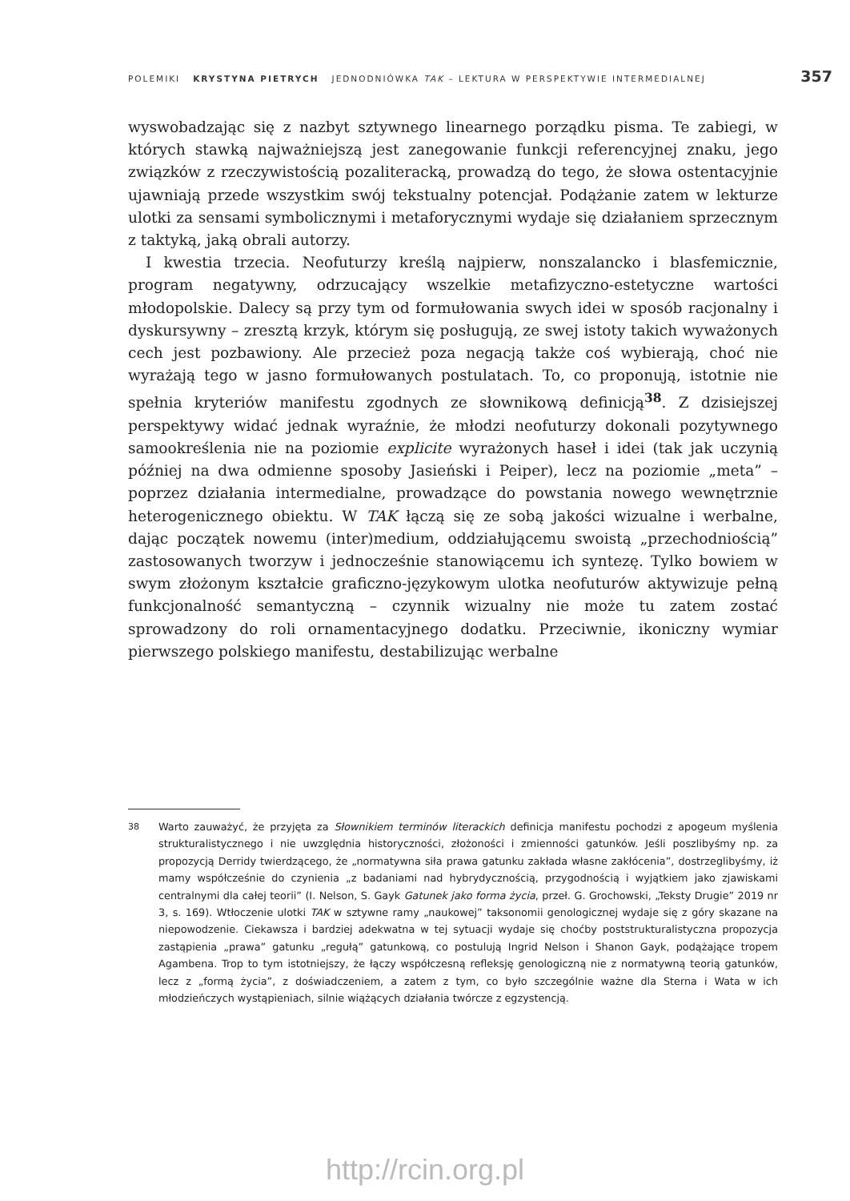POLEMIKI KRYSTYNA PIETRYCH JEDNODNIÓWKA TAK – LEKTURA W PERSPEKTYWIE INTERMEDIALNEJ 357
wyswobadzając się z nazbyt sztywnego linearnego porządku pisma. Te zabiegi, w których stawką najważniejszą jest zanegowanie funkcji referencyjnej znaku, jego związków z rzeczywistością pozaliteracką, prowadzą do tego, że słowa ostentacyjnie ujawniają przede wszystkim swój tekstualny potencjał. Podążanie zatem w lekturze ulotki za sensami symbolicznymi i metaforycznymi wydaje się działaniem sprzecznym z taktyką, jaką obrali autorzy.
I kwestia trzecia. Neofuturzy kreślą najpierw, nonszalancko i blasfemicznie, program negatywny, odrzucający wszelkie metafizyczno-estetyczne wartości młodopolskie. Dalecy są przy tym od formułowania swych idei w sposób racjonalny i dyskursywny – zresztą krzyk, którym się posługują, ze swej istoty takich wyważonych cech jest pozbawiony. Ale przecież poza negacją także coś wybierają, choć nie wyrażają tego w jasno formułowanych postulatach. To, co proponują, istotnie nie spełnia kryteriów manifestu zgodnych ze słownikową definicją<sup>38</sup>. Z dzisiejszej perspektywy widać jednak wyraźnie, że młodzi neofuturzy dokonali pozytywnego samookreślenia nie na poziomie explicite wyrażonych haseł i idei (tak jak uczynią później na dwa odmienne sposoby Jasieński i Peiper), lecz na poziomie „meta” – poprzez działania intermedialne, prowadzące do powstania nowego wewnętrznie heterogenicznego obiektu. W TAK łączą się ze sobą jakości wizualne i werbalne, dając początek nowemu (inter)medium, oddziałującemu swoistą „przechodniością” zastosowanych tworzyw i jednocześnie stanowiącemu ich syntezę. Tylko bowiem w swym złożonym kształcie graficzno-językowym ulotka neofuturów aktywizuje pełną funkcjonalność semantyczną – czynnik wizualny nie może tu zatem zostać sprowadzony do roli ornamentacyjnego dodatku. Przeciwnie, ikoniczny wymiar pierwszego polskiego manifestu, destabilizując werbalne
38 Warto zauważyć, że przyjęta za Słownikiem terminów literackich definicja manifestu pochodzi z apogeum myślenia strukturalistycznego i nie uwzględnia historyczności, złożoności i zmienności gatunków. Jeśli poszlibyśmy np. za propozycją Derridy twierdzącego, że „normatywna siła prawa gatunku zakłada własne zakłócenia”, dostrzeglibyśmy, iż mamy współcześnie do czynienia „z badaniami nad hybrydycznością, przygodnością i wyjątkiem jako zjawiskami centralnymi dla całej teorii” (I. Nelson, S. Gayk Gatunek jako forma życia, przeł. G. Grochowski, „Teksty Drugie” 2019 nr 3, s. 169). Wtłoczenie ulotki TAK w sztywne ramy „naukowej” taksonomii genologicznej wydaje się z góry skazane na niepowodzenie. Ciekawsza i bardziej adekwatna w tej sytuacji wydaje się choćby poststrukturalistyczna propozycja zastąpienia „prawa” gatunku „regułą” gatunkową, co postulują Ingrid Nelson i Shanon Gayk, podążające tropem Agambena. Trop to tym istotniejszy, że łączy współczesną refleksję genologiczną nie z normatywną teorią gatunków, lecz z „formą życia”, z doświadczeniem, a zatem z tym, co było szczególnie ważne dla Sterna i Wata w ich młodzieńczych wystąpieniach, silnie wiążących działania twórcze z egzystencją.
http://rcin.org.pl